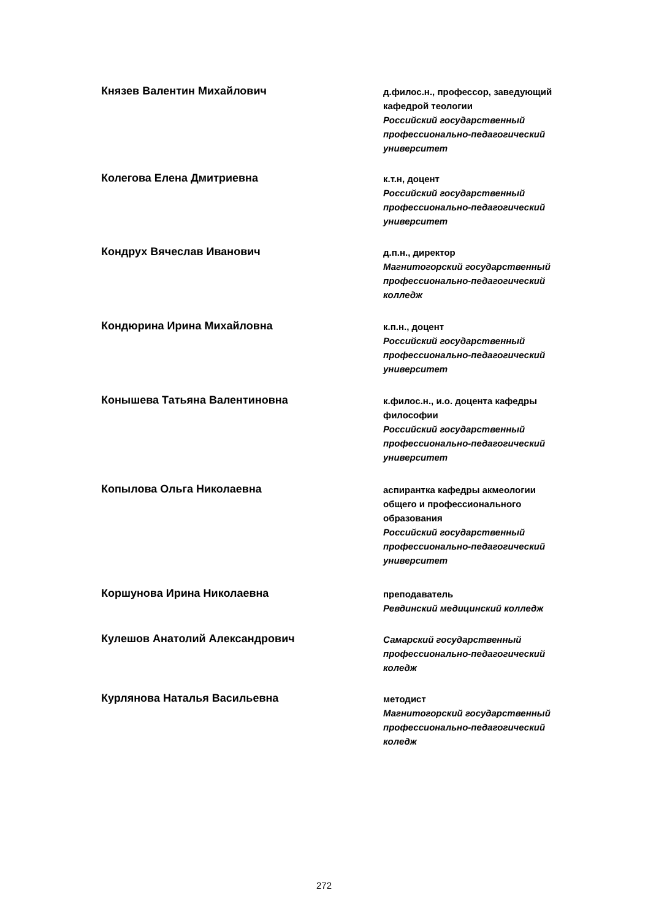Князев Валентин Михайлович
д.филос.н., профессор, заведующий кафедрой теологии
Российский государственный профессионально-педагогический университет
Колегова Елена Дмитриевна
к.т.н, доцент
Российский государственный профессионально-педагогический университет
Кондрух Вячеслав Иванович
д.п.н., директор
Магнитогорский государственный профессионально-педагогический колледж
Кондюрина Ирина Михайловна
к.п.н., доцент
Российский государственный профессионально-педагогический университет
Конышева Татьяна Валентиновна
к.филос.н., и.о. доцента кафедры философии
Российский государственный профессионально-педагогический университет
Копылова Ольга Николаевна
аспирантка кафедры акмеологии общего и профессионального образования
Российский государственный профессионально-педагогический университет
Коршунова Ирина Николаевна
преподаватель
Ревдинский медицинский колледж
Кулешов Анатолий Александрович
Самарский государственный профессионально-педагогический коледж
Курлянова Наталья Васильевна
методист
Магнитогорский государственный профессионально-педагогический коледж
272